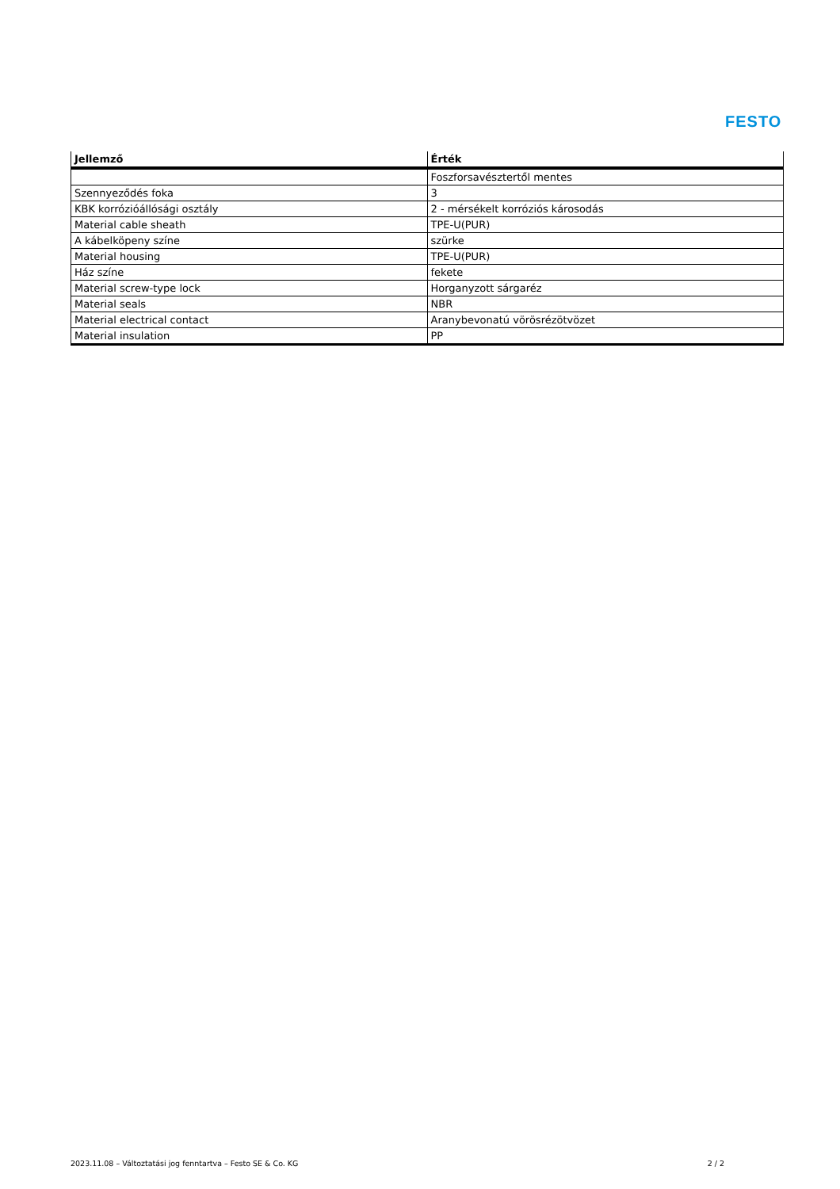FESTO
| Jellemző | Érték |
| --- | --- |
| | Foszforsavésztertől mentes |
| Szennyeződés foka | 3 |
| KBK korrózióállósági osztály | 2 - mérsékelt korróziós károsodás |
| Material cable sheath | TPE-U(PUR) |
| A kábelköpeny színe | szürke |
| Material housing | TPE-U(PUR) |
| Ház színe | fekete |
| Material screw-type lock | Horganyzott sárgaréz |
| Material seals | NBR |
| Material electrical contact | Aranybevonatú vörösrézötvözet |
| Material insulation | PP |
2023.11.08 – Változtatási jog fenntartva – Festo SE & Co. KG 2 / 2